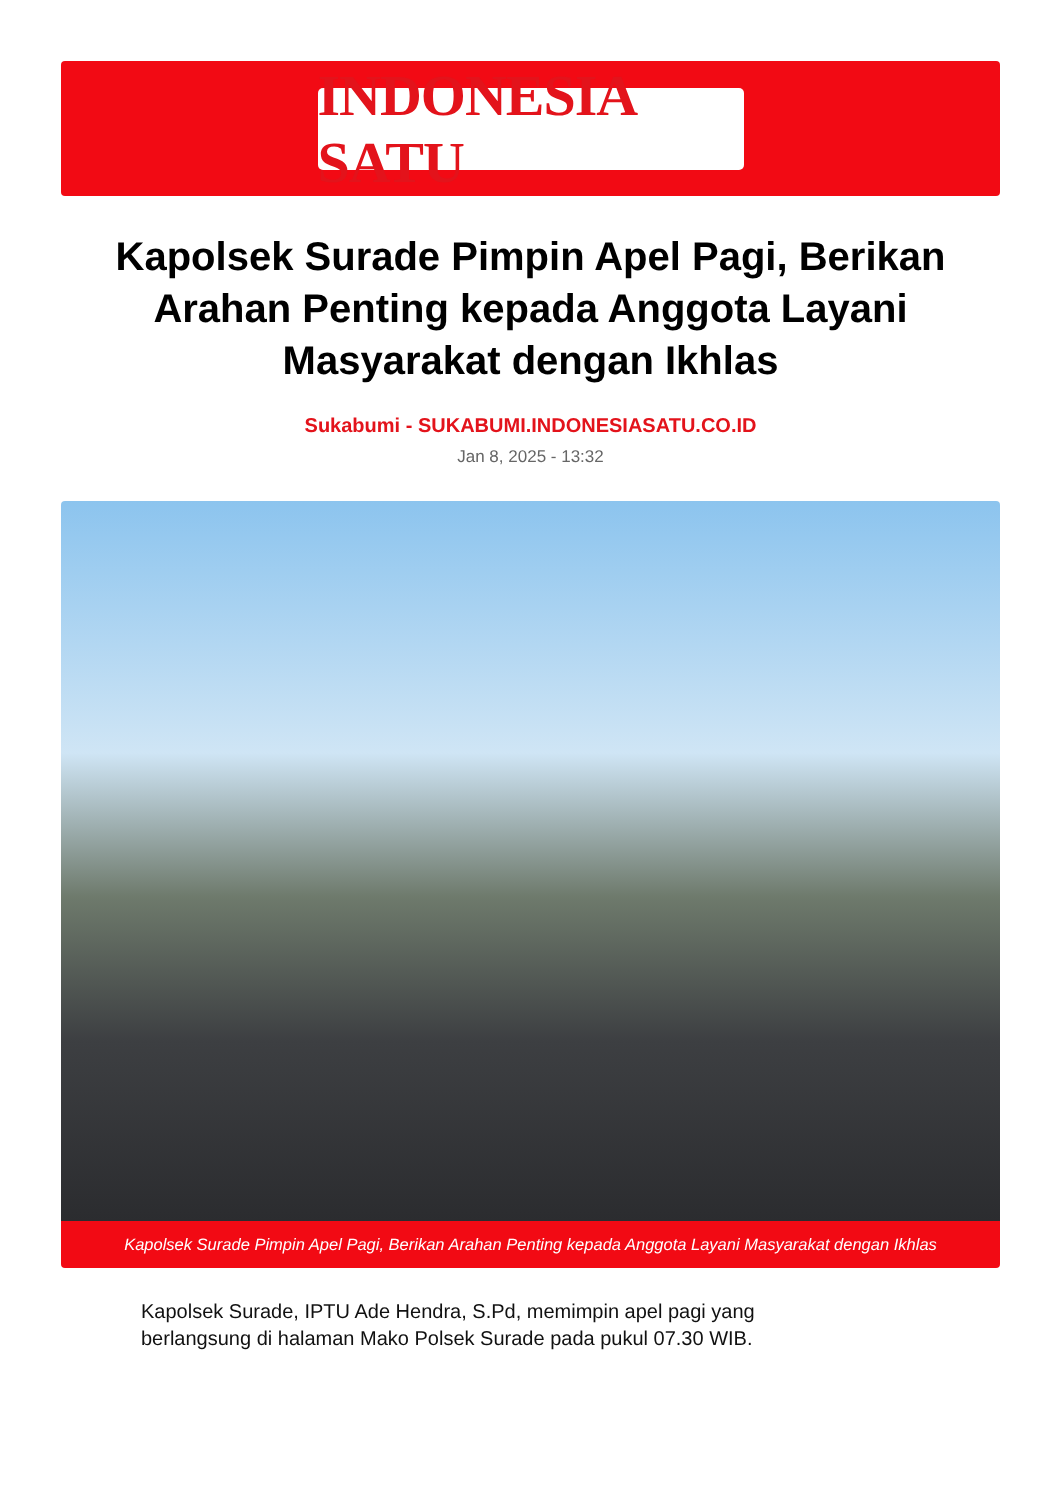INDONESIA SATU
Kapolsek Surade Pimpin Apel Pagi, Berikan Arahan Penting kepada Anggota Layani Masyarakat dengan Ikhlas
Sukabumi - SUKABUMI.INDONESIASATU.CO.ID
Jan 8, 2025 - 13:32
Kapolsek Surade Pimpin Apel Pagi, Berikan Arahan Penting kepada Anggota Layani Masyarakat dengan Ikhlas
Kapolsek Surade, IPTU Ade Hendra, S.Pd, memimpin apel pagi yang
berlangsung di halaman Mako Polsek Surade pada pukul 07.30 WIB.